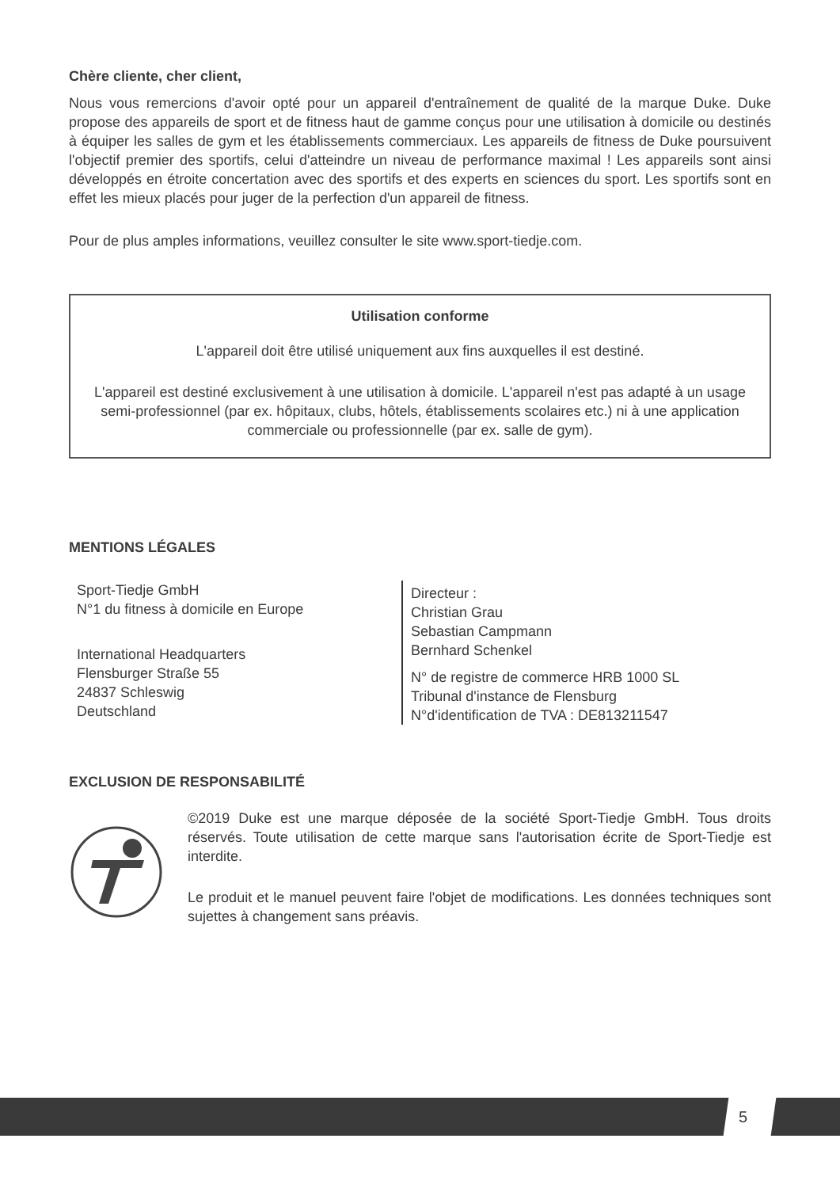Chère cliente, cher client,
Nous vous remercions d'avoir opté pour un appareil d'entraînement de qualité de la marque Duke. Duke propose des appareils de sport et de fitness haut de gamme conçus pour une utilisation à domicile ou destinés à équiper les salles de gym et les établissements commerciaux. Les appareils de fitness de Duke poursuivent l'objectif premier des sportifs, celui d'atteindre un niveau de performance maximal ! Les appareils sont ainsi développés en étroite concertation avec des sportifs et des experts en sciences du sport. Les sportifs sont en effet les mieux placés pour juger de la perfection d'un appareil de fitness.
Pour de plus amples informations, veuillez consulter le site www.sport-tiedje.com.
Utilisation conforme
L'appareil doit être utilisé uniquement aux fins auxquelles il est destiné.
L'appareil est destiné exclusivement à une utilisation à domicile. L'appareil n'est pas adapté à un usage semi-professionnel (par ex. hôpitaux, clubs, hôtels, établissements scolaires etc.) ni à une application commerciale ou professionnelle (par ex. salle de gym).
MENTIONS LÉGALES
Sport-Tiedje GmbH
N°1 du fitness à domicile en Europe
International Headquarters
Flensburger Straße 55
24837 Schleswig
Deutschland
Directeur :
Christian Grau
Sebastian Campmann
Bernhard Schenkel
N° de registre de commerce HRB 1000 SL
Tribunal d'instance de Flensburg
N°d'identification de TVA : DE813211547
EXCLUSION DE RESPONSABILITÉ
©2019 Duke est une marque déposée de la société Sport-Tiedje GmbH. Tous droits réservés. Toute utilisation de cette marque sans l'autorisation écrite de Sport-Tiedje est interdite.
Le produit et le manuel peuvent faire l'objet de modifications. Les données techniques sont sujettes à changement sans préavis.
5